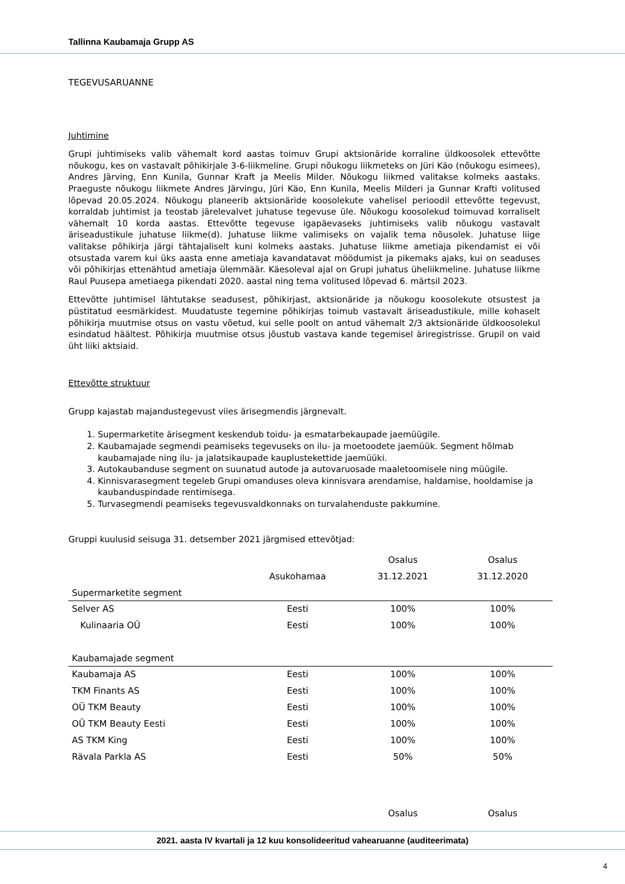Tallinna Kaubamaja Grupp AS
TEGEVUSARUANNE
Juhtimine
Grupi juhtimiseks valib vähemalt kord aastas toimuv Grupi aktsionäride korraline üldkoosolek ettevõtte nõukogu, kes on vastavalt põhikirjale 3-6-liikmeline. Grupi nõukogu liikmeteks on Jüri Käo (nõukogu esimees), Andres Järving, Enn Kunila, Gunnar Kraft ja Meelis Milder. Nõukogu liikmed valitakse kolmeks aastaks. Praeguste nõukogu liikmete Andres Järvingu, Jüri Käo, Enn Kunila, Meelis Milderi ja Gunnar Krafti volitused lõpevad 20.05.2024. Nõukogu planeerib aktsionäride koosolekute vahelisel perioodil ettevõtte tegevust, korraldab juhtimist ja teostab järelevalvet juhatuse tegevuse üle. Nõukogu koosolekud toimuvad korraliselt vähemalt 10 korda aastas. Ettevõtte tegevuse igapäevaseks juhtimiseks valib nõukogu vastavalt äriseadustikule juhatuse liikme(d). Juhatuse liikme valimiseks on vajalik tema nõusolek. Juhatuse liige valitakse põhikirja järgi tähtajaliselt kuni kolmeks aastaks. Juhatuse liikme ametiaja pikendamist ei või otsustada varem kui üks aasta enne ametiaja kavandatavat möödumist ja pikemaks ajaks, kui on seaduses või põhikirjas ettenähtud ametiaja ülemmäär. Käesoleval ajal on Grupi juhatus üheliikmeline. Juhatuse liikme Raul Puusepa ametiaega pikendati 2020. aastal ning tema volitused lõpevad 6. märtsil 2023.
Ettevõtte juhtimisel lähtutakse seadusest, põhikirjast, aktsionäride ja nõukogu koosolekute otsustest ja püstitatud eesmärkidest. Muudatuste tegemine põhikirjas toimub vastavalt äriseadustikule, mille kohaselt põhikirja muutmise otsus on vastu võetud, kui selle poolt on antud vähemalt 2/3 aktsionäride üldkoosolekul esindatud häältest. Põhikirja muutmise otsus jõustub vastava kande tegemisel äriregistrisse. Grupil on vaid üht liiki aktsiaid.
Ettevõtte struktuur
Grupp kajastab majandustegevust viies ärisegmendis järgnevalt.
1. Supermarketite ärisegment keskendub toidu- ja esmatarbekaupade jaemüügile.
2. Kaubamajade segmendi peamiseks tegevuseks on ilu- ja moetoodete jaemüük. Segment hõlmab kaubamajade ning ilu- ja jalatsikaupade kauplustekettide jaemüüki.
3. Autokaubanduse segment on suunatud autode ja autovaruosade maaletoomisele ning müügile.
4. Kinnisvarasegment tegeleb Grupi omanduses oleva kinnisvara arendamise, haldamise, hooldamise ja kaubanduspindade rentimisega.
5. Turvasegmendi peamiseks tegevusvaldkonnaks on turvalahenduste pakkumine.
Gruppi kuulusid seisuga 31. detsember 2021 järgmised ettevõtjad:
| | | Osalus | Osalus |
| --- | --- | --- | --- |
| | Asukohamaa | 31.12.2021 | 31.12.2020 |
| Supermarketite segment | | | |
| Selver AS | Eesti | 100% | 100% |
| Kulinaaria OÜ | Eesti | 100% | 100% |
| Kaubamajade segment | | | |
| Kaubamaja AS | Eesti | 100% | 100% |
| TKM Finants AS | Eesti | 100% | 100% |
| OÜ TKM Beauty | Eesti | 100% | 100% |
| OÜ TKM Beauty Eesti | Eesti | 100% | 100% |
| AS TKM King | Eesti | 100% | 100% |
| Rävala Parkla AS | Eesti | 50% | 50% |
| | | Osalus | Osalus |
2021. aasta IV kvartali ja 12 kuu konsolideeritud vahearuanne (auditeerimata)
4